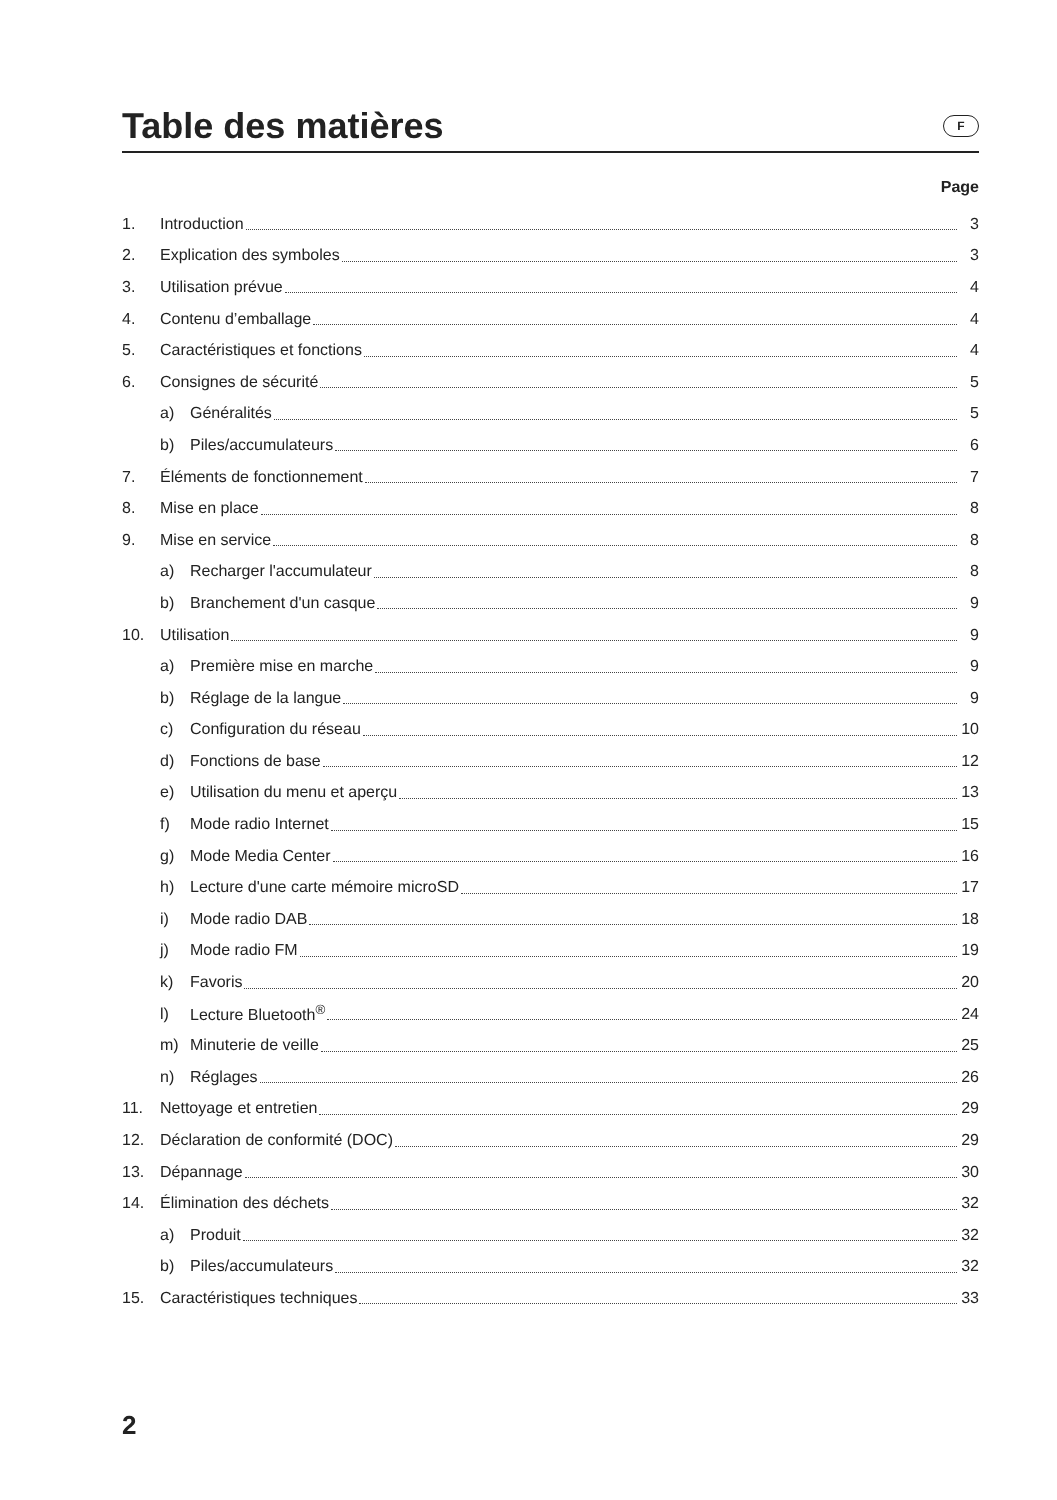Table des matières
F
Page
1. Introduction 3
2. Explication des symboles 3
3. Utilisation prévue 4
4. Contenu d’emballage 4
5. Caractéristiques et fonctions 4
6. Consignes de sécurité 5
a) Généralités 5
b) Piles/accumulateurs 6
7. Éléments de fonctionnement 7
8. Mise en place 8
9. Mise en service 8
a) Recharger l'accumulateur 8
b) Branchement d'un casque 9
10. Utilisation 9
a) Première mise en marche 9
b) Réglage de la langue 9
c) Configuration du réseau 10
d) Fonctions de base 12
e) Utilisation du menu et aperçu 13
f) Mode radio Internet 15
g) Mode Media Center 16
h) Lecture d'une carte mémoire microSD 17
i) Mode radio DAB 18
j) Mode radio FM 19
k) Favoris 20
l) Lecture Bluetooth<sup>®</sup> 24
m) Minuterie de veille 25
n) Réglages 26
11. Nettoyage et entretien 29
12. Déclaration de conformité (DOC) 29
13. Dépannage 30
14. Élimination des déchets 32
a) Produit 32
b) Piles/accumulateurs 32
15. Caractéristiques techniques 33
2